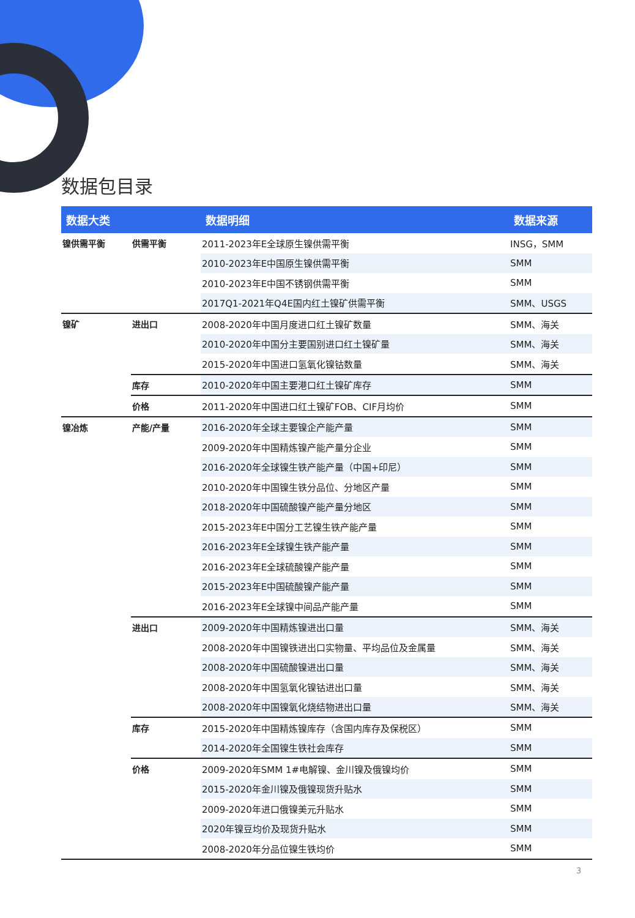数据包目录
| 数据大类 | | 数据明细 | 数据来源 |
| --- | --- | --- | --- |
| 镍供需平衡 | 供需平衡 | 2011-2023年E全球原生镍供需平衡 | INSG，SMM |
| | | 2010-2023年E中国原生镍供需平衡 | SMM |
| | | 2010-2023年E中国不锈钢供需平衡 | SMM |
| | | 2017Q1-2021年Q4E国内红土镍矿供需平衡 | SMM、USGS |
| 镍矿 | 进出口 | 2008-2020年中国月度进口红土镍矿数量 | SMM、海关 |
| | | 2010-2020年中国分主要国别进口红土镍矿量 | SMM、海关 |
| | | 2015-2020年中国进口氢氧化镍钴数量 | SMM、海关 |
| | 库存 | 2010-2020年中国主要港口红土镍矿库存 | SMM |
| | 价格 | 2011-2020年中国进口红土镍矿FOB、CIF月均价 | SMM |
| 镍冶炼 | 产能/产量 | 2016-2020年全球主要镍企产能产量 | SMM |
| | | 2009-2020年中国精炼镍产能产量分企业 | SMM |
| | | 2016-2020年全球镍生铁产能产量（中国+印尼） | SMM |
| | | 2010-2020年中国镍生铁分品位、分地区产量 | SMM |
| | | 2018-2020年中国硫酸镍产能产量分地区 | SMM |
| | | 2015-2023年E中国分工艺镍生铁产能产量 | SMM |
| | | 2016-2023年E全球镍生铁产能产量 | SMM |
| | | 2016-2023年E全球硫酸镍产能产量 | SMM |
| | | 2015-2023年E中国硫酸镍产能产量 | SMM |
| | | 2016-2023年E全球镍中间品产能产量 | SMM |
| | 进出口 | 2009-2020年中国精炼镍进出口量 | SMM、海关 |
| | | 2008-2020年中国镍铁进出口实物量、平均品位及金属量 | SMM、海关 |
| | | 2008-2020年中国硫酸镍进出口量 | SMM、海关 |
| | | 2008-2020年中国氢氧化镍钴进出口量 | SMM、海关 |
| | | 2008-2020年中国镍氧化烧结物进出口量 | SMM、海关 |
| | 库存 | 2015-2020年中国精炼镍库存（含国内库存及保税区） | SMM |
| | | 2014-2020年全国镍生铁社会库存 | SMM |
| | 价格 | 2009-2020年SMM 1#电解镍、金川镍及俄镍均价 | SMM |
| | | 2015-2020年金川镍及俄镍现货升贴水 | SMM |
| | | 2009-2020年进口俄镍美元升贴水 | SMM |
| | | 2020年镍豆均价及现货升贴水 | SMM |
| | | 2008-2020年分品位镍生铁均价 | SMM |
3